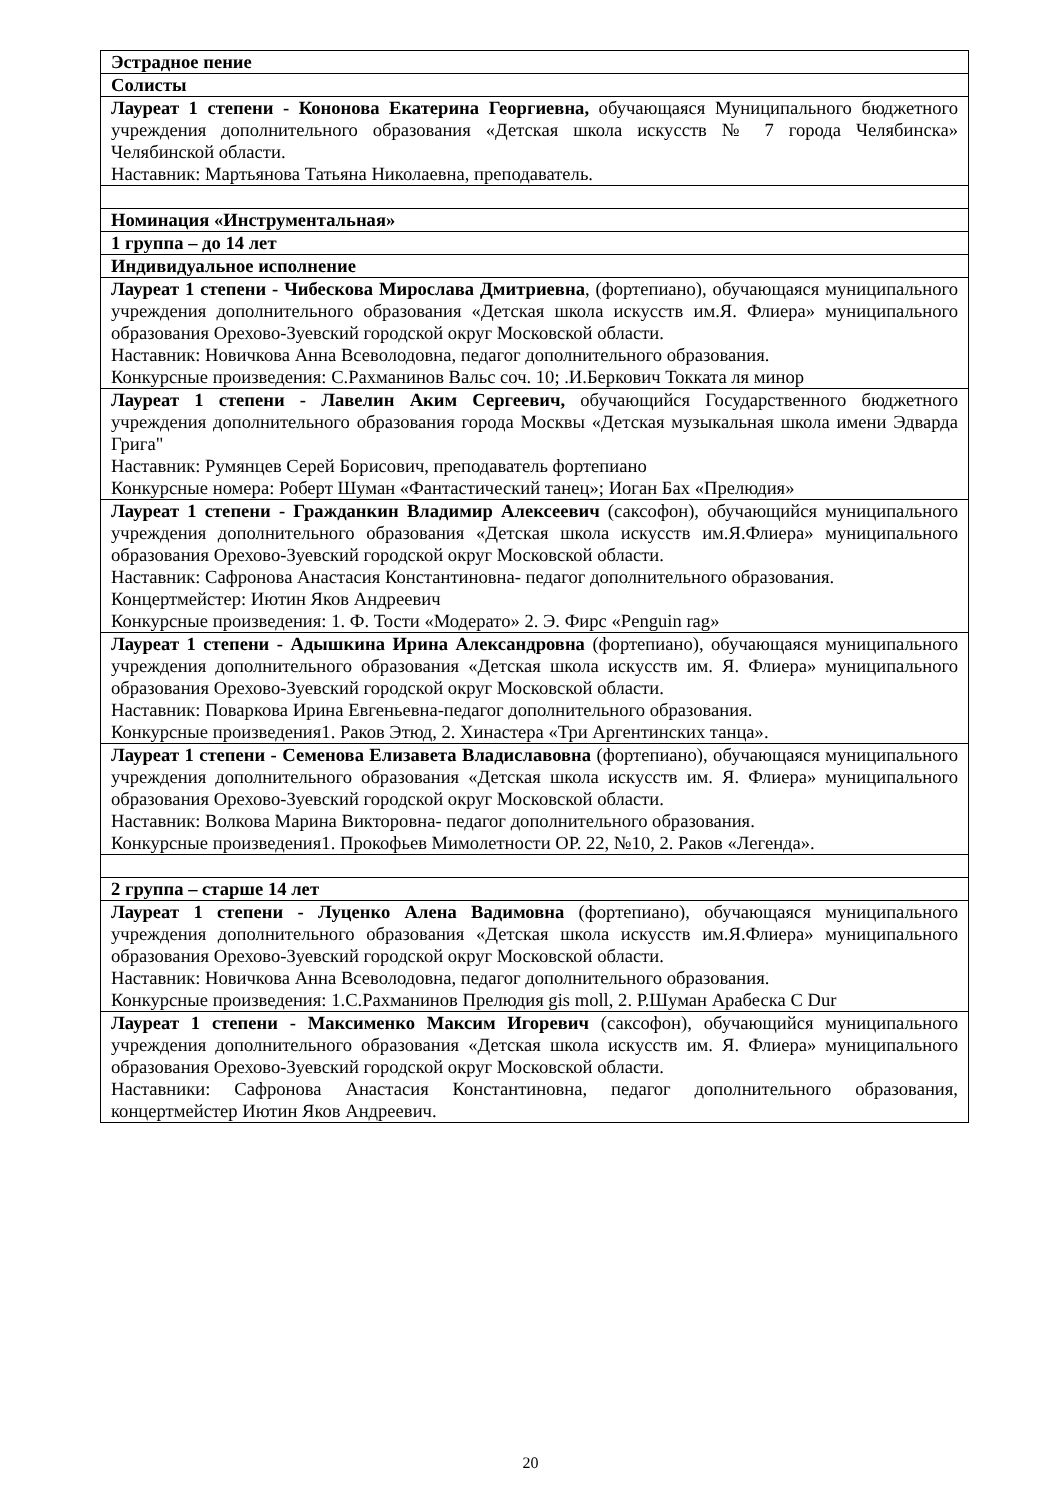| Эстрадное пение |
| Солисты |
| Лауреат 1 степени - Кононова Екатерина Георгиевна, обучающаяся Муниципального бюджетного учреждения дополнительного образования «Детская школа искусств № 7 города Челябинска» Челябинской области. Наставник: Мартьянова Татьяна Николаевна, преподаватель. |
| Номинация «Инструментальная» |
| 1 группа – до 14 лет |
| Индивидуальное исполнение |
| Лауреат 1 степени - Чибескова Мирослава Дмитриевна , (фортепиано), обучающаяся муниципального учреждения дополнительного образования «Детская школа искусств им.Я. Флиера» муниципального образования Орехово-Зуевский городской округ Московской области. Наставник: Новичкова Анна Всеволодовна, педагог дополнительного образования. Конкурсные произведения: С.Рахманинов Вальс соч. 10; .И.Беркович Токката ля минор |
| Лауреат 1 степени - Лавелин Аким Сергеевич, обучающийся Государственного бюджетного учреждения дополнительного образования города Москвы «Детская музыкальная школа имени Эдварда Грига" Наставник: Румянцев Серей Борисович, преподаватель фортепиано Конкурсные номера: Роберт Шуман «Фантастический танец»; Иоган Бах «Прелюдия» |
| Лауреат 1 степени - Гражданкин Владимир Алексеевич (саксофон), обучающийся муниципального учреждения дополнительного образования «Детская школа искусств им.Я.Флиера» муниципального образования Орехово-Зуевский городской округ Московской области. Наставник: Сафронова Анастасия Константиновна- педагог дополнительного образования. Концертмейстер: Иютин Яков Андреевич Конкурсные произведения: 1. Ф. Тости «Модерато» 2. Э. Фирс «Penguin rag» |
| Лауреат 1 степени - Адышкина Ирина Александровна (фортепиано), обучающаяся муниципального учреждения дополнительного образования «Детская школа искусств им. Я. Флиера» муниципального образования Орехово-Зуевский городской округ Московской области. Наставник: Поваркова Ирина Евгеньевна-педагог дополнительного образования. Конкурсные произведения1. Раков Этюд, 2. Хинастера «Три Аргентинских танца». |
| Лауреат 1 степени - Семенова Елизавета Владиславовна (фортепиано), обучающаяся муниципального учреждения дополнительного образования «Детская школа искусств им. Я. Флиера» муниципального образования Орехово-Зуевский городской округ Московской области. Наставник: Волкова Марина Викторовна- педагог дополнительного образования. Конкурсные произведения1. Прокофьев Мимолетности ОР. 22, №10, 2. Раков «Легенда». |
| 2 группа – старше 14 лет |
| Лауреат 1 степени - Луценко Алена Вадимовна (фортепиано), обучающаяся муниципального учреждения дополнительного образования «Детская школа искусств им.Я.Флиера» муниципального образования Орехово-Зуевский городской округ Московской области. Наставник: Новичкова Анна Всеволодовна, педагог дополнительного образования. Конкурсные произведения: 1.С.Рахманинов Прелюдия gis moll, 2. Р.Шуман Арабеска C Dur |
| Лауреат 1 степени - Максименко Максим Игоревич (саксофон), обучающийся муниципального учреждения дополнительного образования «Детская школа искусств им. Я. Флиера» муниципального образования Орехово-Зуевский городской округ Московской области. Наставники: Сафронова Анастасия Константиновна, педагог дополнительного образования, концертмейстер Иютин Яков Андреевич. |
20